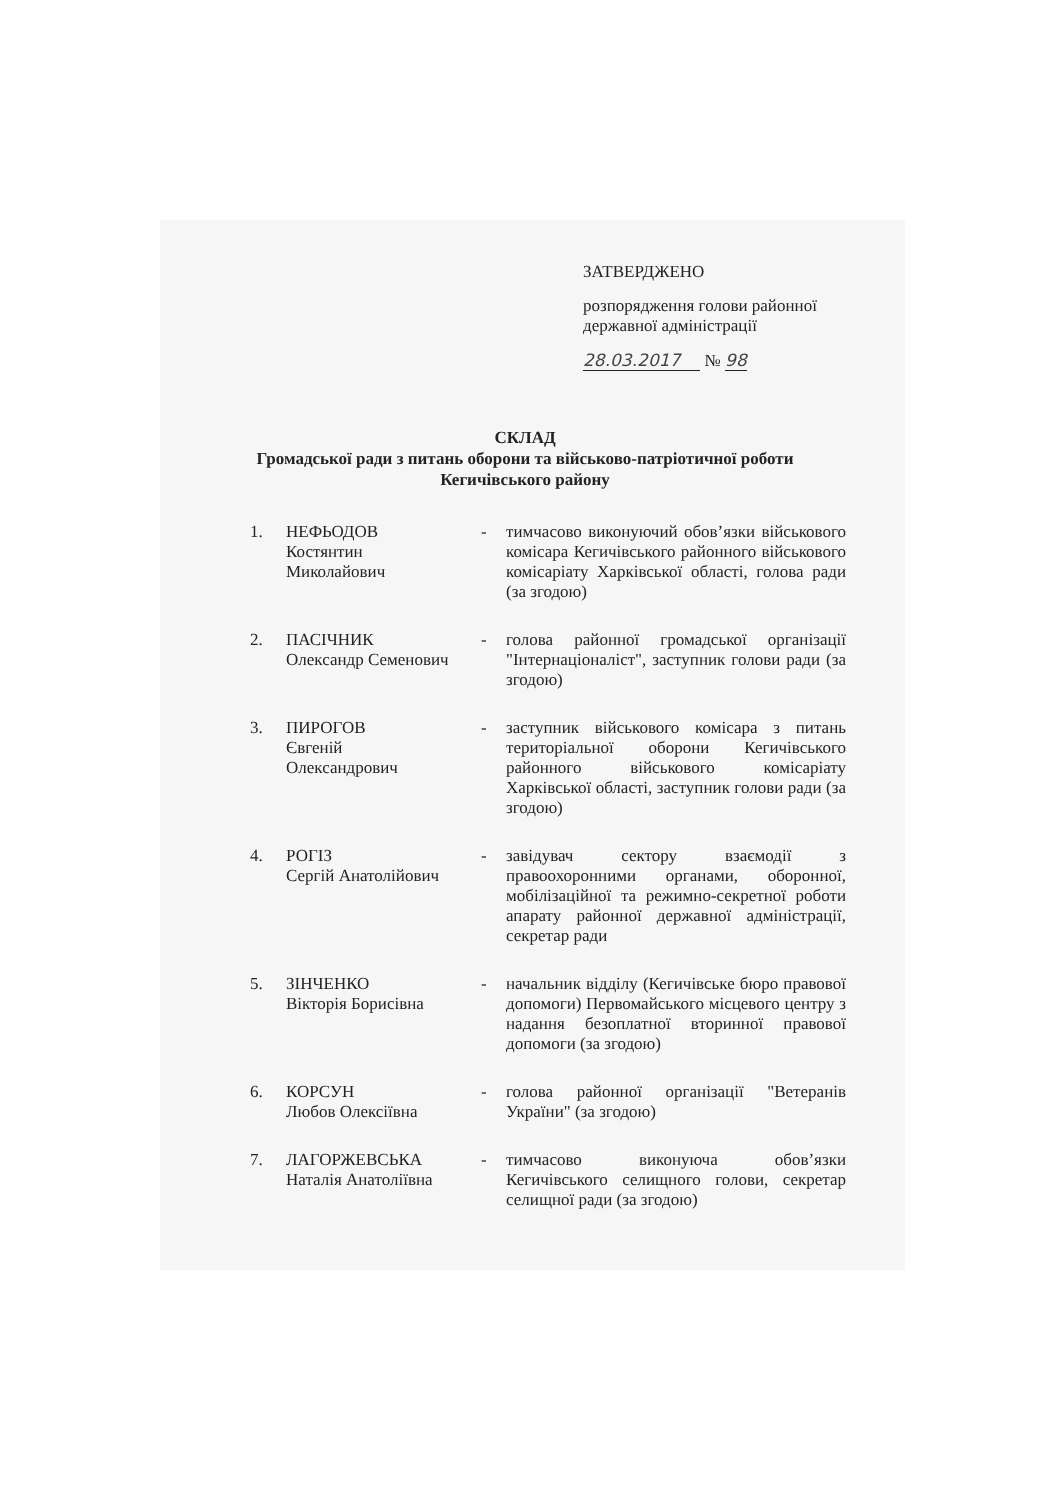ЗАТВЕРДЖЕНО
розпорядження голови районної
державної адміністрації
28.03.2017 № 98
СКЛАД
Громадської ради з питань оборони та військово-патріотичної роботи
Кегичівського району
1. НЕФЬОДОВ
Костянтин
Миколайович
- тимчасово виконуючий обов’язки військового комісара Кегичівського районного військового комісаріату Харківської області, голова ради (за згодою)
2. ПАСІЧНИК
Олександр Семенович
- голова районної громадської організації "Інтернаціоналіст", заступник голови ради (за згодою)
3. ПИРОГОВ
Євгеній
Олександрович
- заступник військового комісара з питань територіальної оборони Кегичівського районного військового комісаріату Харківської області, заступник голови ради (за згодою)
4. РОГІЗ
Сергій Анатолійович
- завідувач сектору взаємодії з правоохоронними органами, оборонної, мобілізаційної та режимно-секретної роботи апарату районної державної адміністрації, секретар ради
5. ЗІНЧЕНКО
Вікторія Борисівна
- начальник відділу (Кегичівське бюро правової допомоги) Первомайського місцевого центру з надання безоплатної вторинної правової допомоги (за згодою)
6. КОРСУН
Любов Олексіївна
- голова районної організації "Ветеранів України" (за згодою)
7. ЛАГОРЖЕВСЬКА
Наталія Анатоліївна
- тимчасово виконуюча обов’язки Кегичівського селищного голови, секретар селищної ради (за згодою)